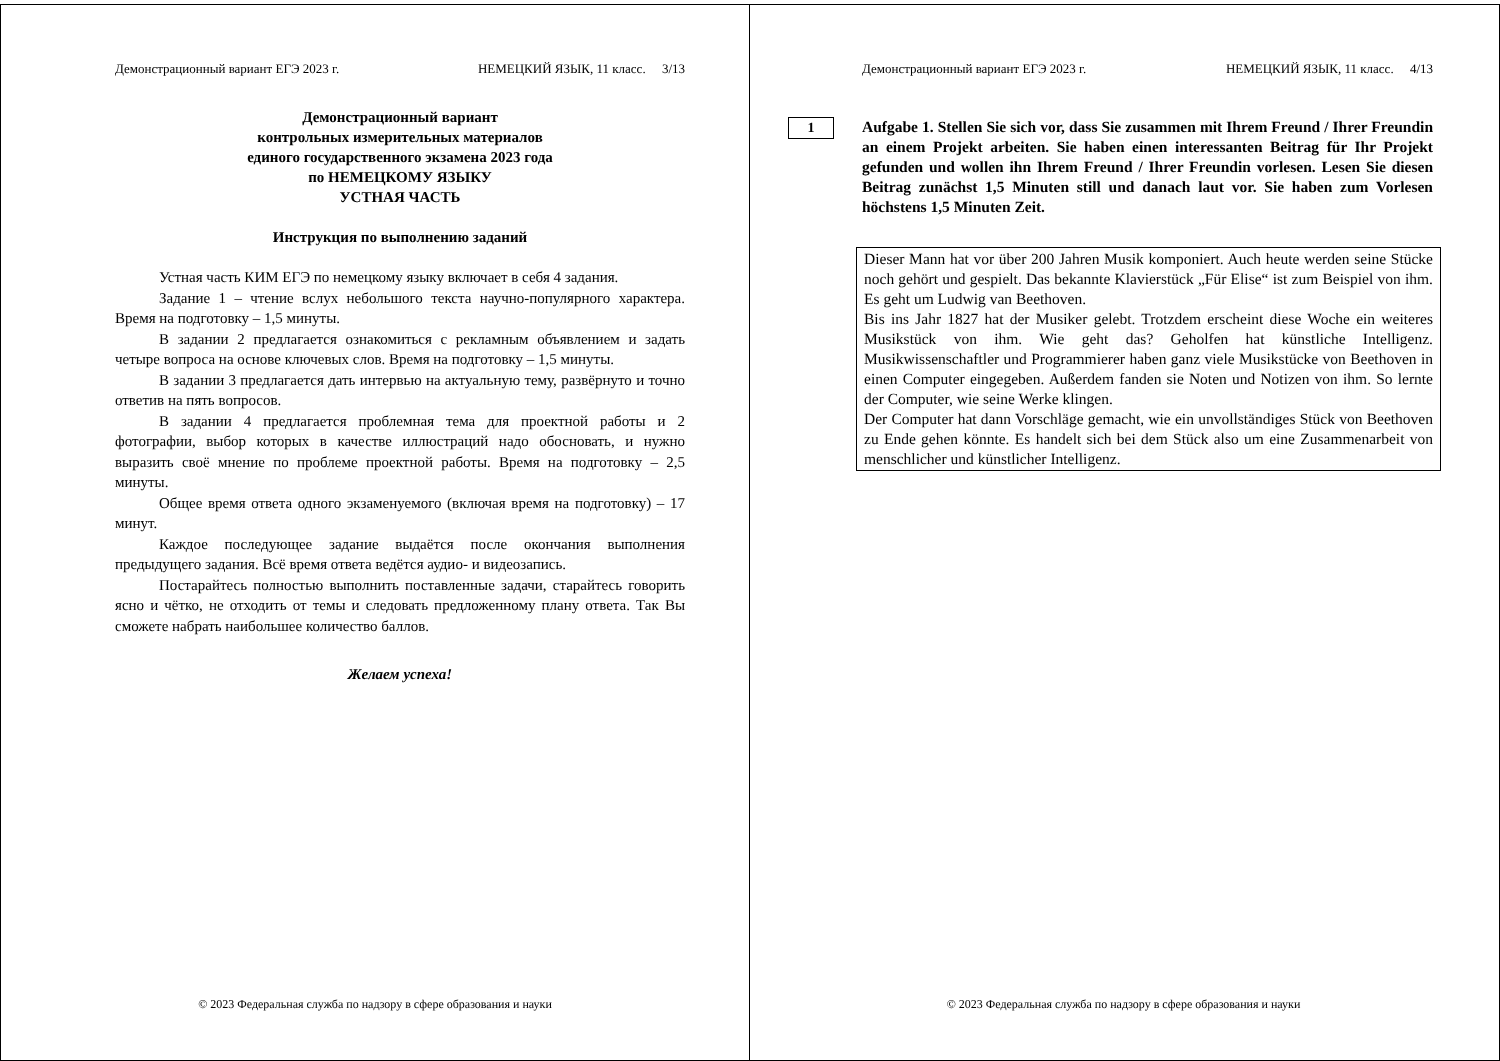Демонстрационный вариант ЕГЭ 2023 г. НЕМЕЦКИЙ ЯЗЫК, 11 класс. 3/13
Демонстрационный вариант
контрольных измерительных материалов
единого государственного экзамена 2023 года
по НЕМЕЦКОМУ ЯЗЫКУ
УСТНАЯ ЧАСТЬ
Инструкция по выполнению заданий
Устная часть КИМ ЕГЭ по немецкому языку включает в себя 4 задания.
Задание 1 – чтение вслух небольшого текста научно-популярного характера. Время на подготовку – 1,5 минуты.
В задании 2 предлагается ознакомиться с рекламным объявлением и задать четыре вопроса на основе ключевых слов. Время на подготовку – 1,5 минуты.
В задании 3 предлагается дать интервью на актуальную тему, развёрнуто и точно ответив на пять вопросов.
В задании 4 предлагается проблемная тема для проектной работы и 2 фотографии, выбор которых в качестве иллюстраций надо обосновать, и нужно выразить своё мнение по проблеме проектной работы. Время на подготовку – 2,5 минуты.
Общее время ответа одного экзаменуемого (включая время на подготовку) – 17 минут.
Каждое последующее задание выдаётся после окончания выполнения предыдущего задания. Всё время ответа ведётся аудио- и видеозапись.
Постарайтесь полностью выполнить поставленные задачи, старайтесь говорить ясно и чётко, не отходить от темы и следовать предложенному плану ответа. Так Вы сможете набрать наибольшее количество баллов.
Желаем успеха!
© 2023 Федеральная служба по надзору в сфере образования и науки
Демонстрационный вариант ЕГЭ 2023 г. НЕМЕЦКИЙ ЯЗЫК, 11 класс. 4/13
1
Aufgabe 1. Stellen Sie sich vor, dass Sie zusammen mit Ihrem Freund / Ihrer Freundin an einem Projekt arbeiten. Sie haben einen interessanten Beitrag für Ihr Projekt gefunden und wollen ihn Ihrem Freund / Ihrer Freundin vorlesen. Lesen Sie diesen Beitrag zunächst 1,5 Minuten still und danach laut vor. Sie haben zum Vorlesen höchstens 1,5 Minuten Zeit.
Dieser Mann hat vor über 200 Jahren Musik komponiert. Auch heute werden seine Stücke noch gehört und gespielt. Das bekannte Klavierstück „Für Elise“ ist zum Beispiel von ihm. Es geht um Ludwig van Beethoven.
Bis ins Jahr 1827 hat der Musiker gelebt. Trotzdem erscheint diese Woche ein weiteres Musikstück von ihm. Wie geht das? Geholfen hat künstliche Intelligenz. Musikwissenschaftler und Programmierer haben ganz viele Musikstücke von Beethoven in einen Computer eingegeben. Außerdem fanden sie Noten und Notizen von ihm. So lernte der Computer, wie seine Werke klingen.
Der Computer hat dann Vorschläge gemacht, wie ein unvollständiges Stück von Beethoven zu Ende gehen könnte. Es handelt sich bei dem Stück also um eine Zusammenarbeit von menschlicher und künstlicher Intelligenz.
© 2023 Федеральная служба по надзору в сфере образования и науки